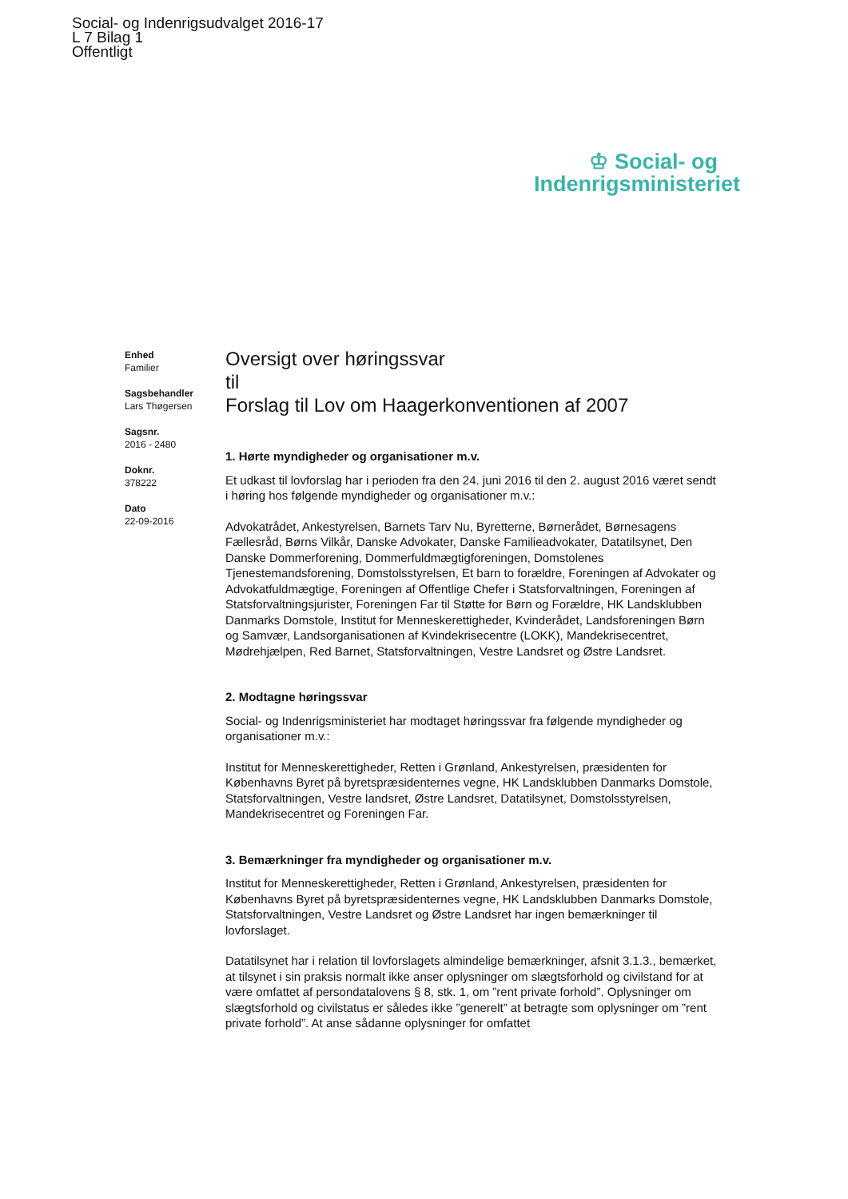Social- og Indenrigsudvalget 2016-17
L 7 Bilag 1
Offentligt
♔ Social- og
Indenrigsministeriet
Enhed
Familier
Sagsbehandler
Lars Thøgersen
Sagsnr.
2016 - 2480
Doknr.
378222
Dato
22-09-2016
Oversigt over høringssvar
til
Forslag til Lov om Haagerkonventionen af 2007
1. Hørte myndigheder og organisationer m.v.
Et udkast til lovforslag har i perioden fra den 24. juni 2016 til den 2. august 2016 været sendt i høring hos følgende myndigheder og organisationer m.v.:
Advokatrådet, Ankestyrelsen, Barnets Tarv Nu, Byretterne, Børnerådet, Børnesagens Fællesråd, Børns Vilkår, Danske Advokater, Danske Familieadvokater, Datatilsynet, Den Danske Dommerforening, Dommerfuldmægtigforeningen, Domstolenes Tjenestemandsforening, Domstolsstyrelsen, Et barn to forældre, Foreningen af Advokater og Advokatfuldmægtige, Foreningen af Offentlige Chefer i Statsforvaltningen, Foreningen af Statsforvaltningsjurister, Foreningen Far til Støtte for Børn og Forældre, HK Landsklubben Danmarks Domstole, Institut for Menneskerettigheder, Kvinderådet, Landsforeningen Børn og Samvær, Landsorganisationen af Kvindekrisecentre (LOKK), Mandekrisecentret, Mødrehjælpen, Red Barnet, Statsforvaltningen, Vestre Landsret og Østre Landsret.
2. Modtagne høringssvar
Social- og Indenrigsministeriet har modtaget høringssvar fra følgende myndigheder og organisationer m.v.:
Institut for Menneskerettigheder, Retten i Grønland, Ankestyrelsen, præsidenten for Københavns Byret på byretspræsidenternes vegne, HK Landsklubben Danmarks Domstole, Statsforvaltningen, Vestre landsret, Østre Landsret, Datatilsynet, Domstolsstyrelsen, Mandekrisecentret og Foreningen Far.
3. Bemærkninger fra myndigheder og organisationer m.v.
Institut for Menneskerettigheder, Retten i Grønland, Ankestyrelsen, præsidenten for Københavns Byret på byretspræsidenternes vegne, HK Landsklubben Danmarks Domstole, Statsforvaltningen, Vestre Landsret og Østre Landsret har ingen bemærkninger til lovforslaget.
Datatilsynet har i relation til lovforslagets almindelige bemærkninger, afsnit 3.1.3., bemærket, at tilsynet i sin praksis normalt ikke anser oplysninger om slægtsforhold og civilstand for at være omfattet af persondatalovens § 8, stk. 1, om ”rent private forhold”. Oplysninger om slægtsforhold og civilstatus er således ikke ”generelt” at betragte som oplysninger om ”rent private forhold”. At anse sådanne oplysninger for omfattet